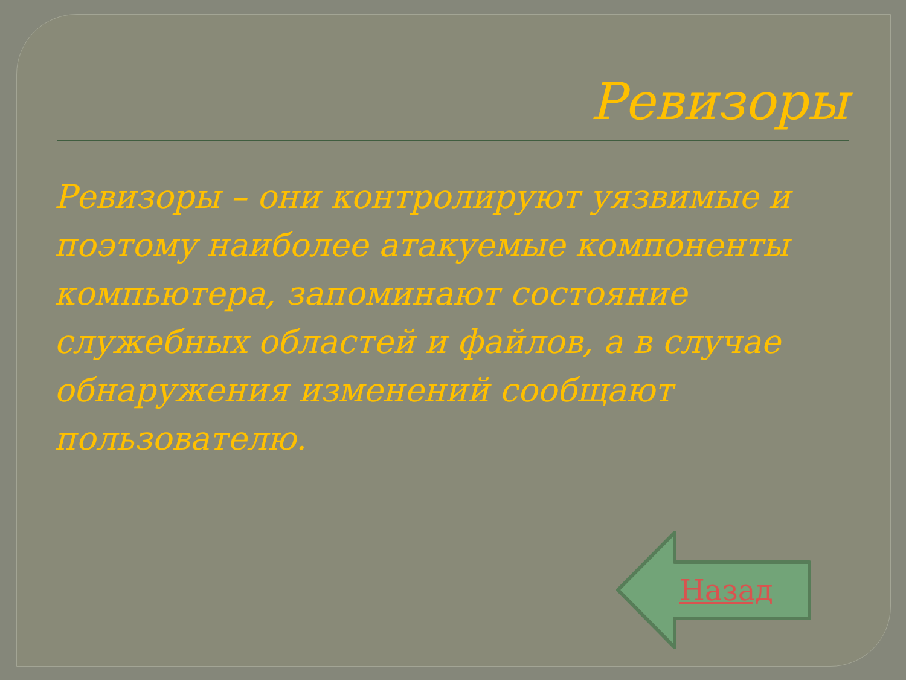Ревизоры
Ревизоры – они контролируют уязвимые и поэтому наиболее атакуемые компоненты компьютера, запоминают состояние служебных областей и файлов, а в случае обнаружения изменений сообщают пользователю.
Назад